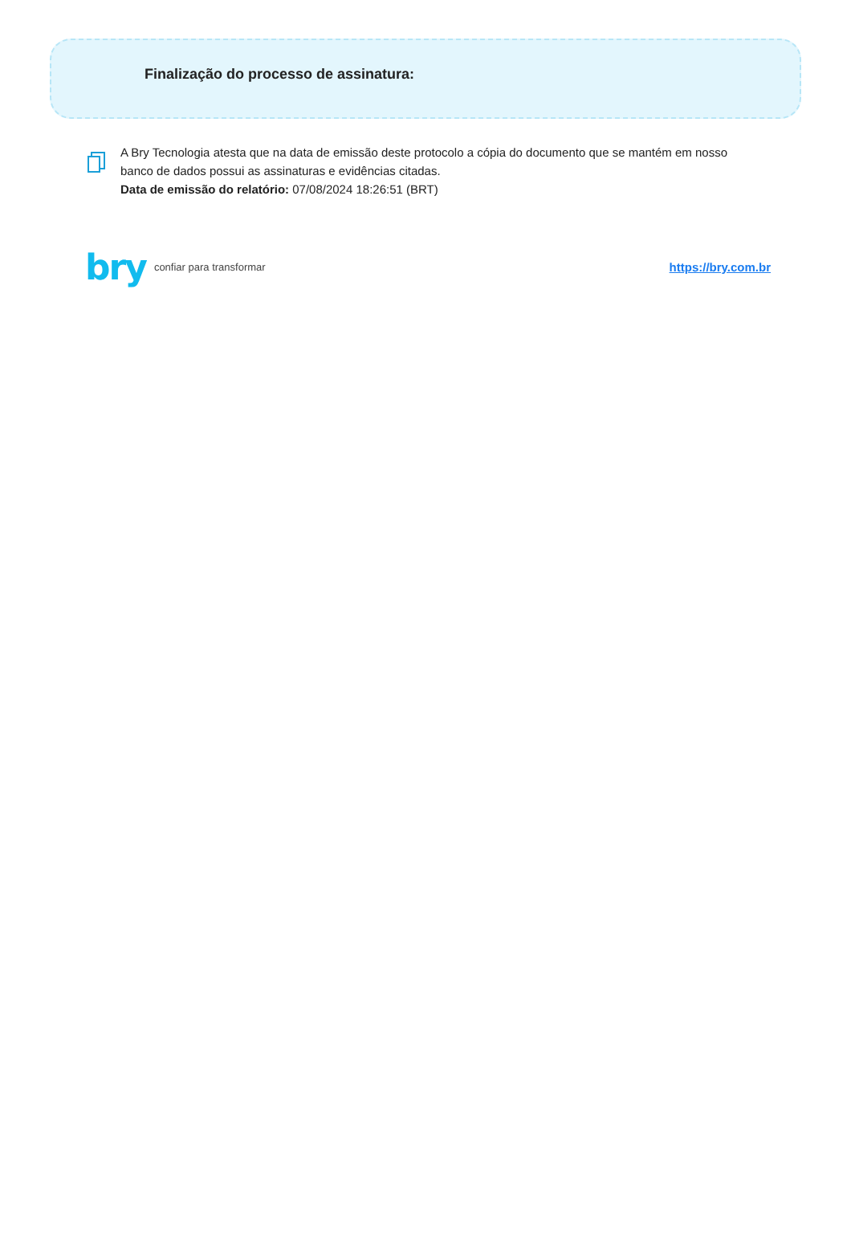Finalização do processo de assinatura:
A Bry Tecnologia atesta que na data de emissão deste protocolo a cópia do documento que se mantém em nosso banco de dados possui as assinaturas e evidências citadas.
Data de emissão do relatório: 07/08/2024 18:26:51 (BRT)
bry confiar para transformar
https://bry.com.br